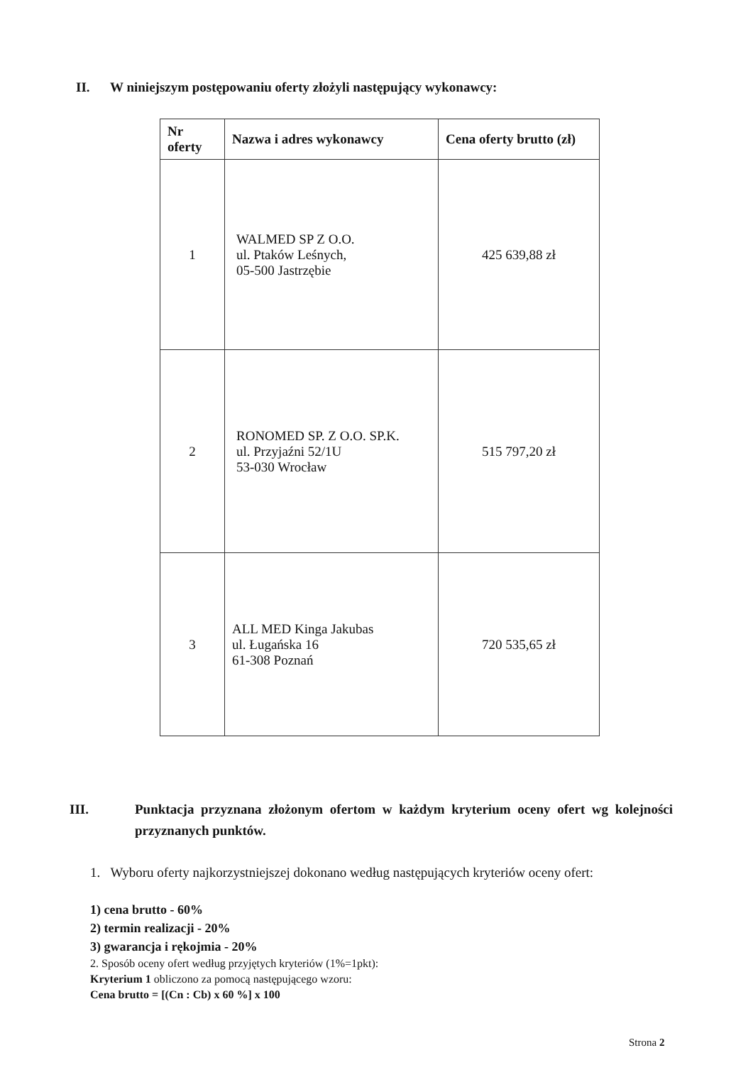II. W niniejszym postępowaniu oferty złożyli następujący wykonawcy:
| Nr oferty | Nazwa i adres wykonawcy | Cena oferty brutto (zł) |
| --- | --- | --- |
| 1 | WALMED SP Z O.O. ul. Ptaków Leśnych, 05-500 Jastrzębie | 425 639,88 zł |
| 2 | RONOMED SP. Z O.O. SP.K. ul. Przyjaźni 52/1U 53-030 Wrocław | 515 797,20 zł |
| 3 | ALL MED Kinga Jakubas ul. Ługańska 16 61-308 Poznań | 720 535,65 zł |
III. Punktacja przyznana złożonym ofertom w każdym kryterium oceny ofert wg kolejności przyznanych punktów.
1. Wyboru oferty najkorzystniejszej dokonano według następujących kryteriów oceny ofert:
1) cena brutto - 60%
2) termin realizacji - 20%
3) gwarancja i rękojmia - 20%
2. Sposób oceny ofert według przyjętych kryteriów (1%=1pkt):
Kryterium 1 obliczono za pomocą następującego wzoru:
Cena brutto = [(Cn : Cb) x 60 %] x 100
Strona 2